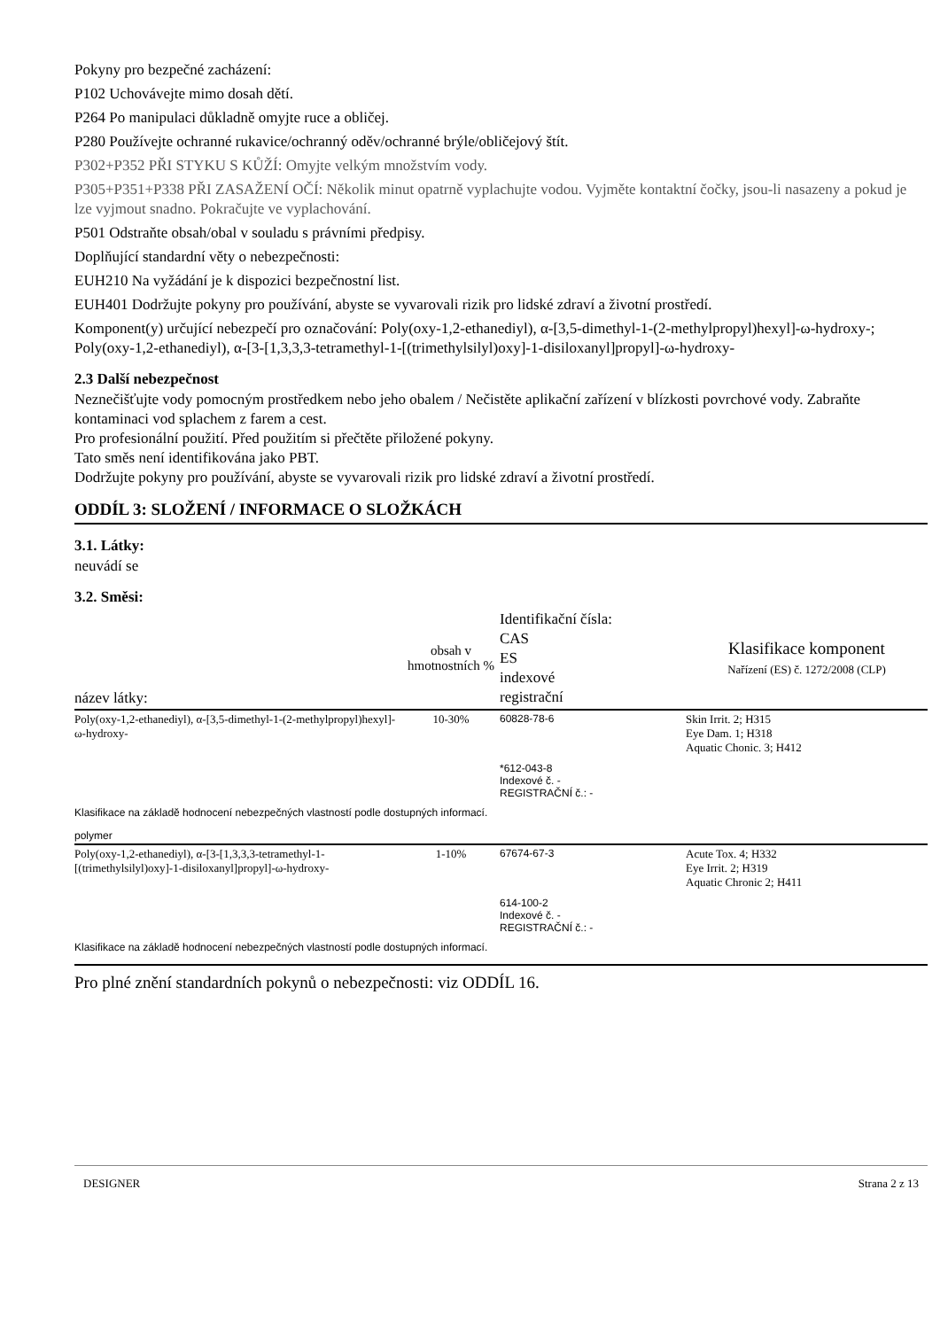Pokyny pro bezpečné zacházení:
P102 Uchovávejte mimo dosah dětí.
P264 Po manipulaci důkladně omyjte ruce a obličej.
P280 Používejte ochranné rukavice/ochranný oděv/ochranné brýle/obličejový štít.
P302+P352 PŘI STYKU S KŮŽÍ: Omyjte velkým množstvím vody.
P305+P351+P338 PŘI ZASAŽENÍ OČÍ: Několik minut opatrně vyplachujte vodou. Vyjměte kontaktní čočky, jsou-li nasazeny a pokud je lze vyjmout snadno. Pokračujte ve vyplachování.
P501 Odstraňte obsah/obal v souladu s právními předpisy.
Doplňující standardní věty o nebezpečnosti:
EUH210 Na vyžádání je k dispozici bezpečnostní list.
EUH401 Dodržujte pokyny pro používání, abyste se vyvarovali rizik pro lidské zdraví a životní prostředí.
Komponent(y) určující nebezpečí pro označování: Poly(oxy-1,2-ethanediyl), α-[3,5-dimethyl-1-(2-methylpropyl)hexyl]-ω-hydroxy-; Poly(oxy-1,2-ethanediyl), α-[3-[1,3,3,3-tetramethyl-1-[(trimethylsilyl)oxy]-1-disiloxanyl]propyl]-ω-hydroxy-
2.3 Další nebezpečnost
Neznečišťujte vody pomocným prostředkem nebo jeho obalem / Nečistěte aplikační zařízení v blízkosti povrchové vody. Zabraňte kontaminaci vod splachem z farem a cest.
Pro profesionální použití. Před použitím si přečtěte přiložené pokyny.
Tato směs není identifikována jako PBT.
Dodržujte pokyny pro používání, abyste se vyvarovali rizik pro lidské zdraví a životní prostředí.
ODDÍL 3: SLOŽENÍ / INFORMACE O SLOŽKÁCH
3.1. Látky:
neuvádí se
3.2. Směsi:
| název látky: | obsah v hmotnostních % | Identifikační čísla: CAS ES indexové registrační | Klasifikace komponent Nařízení (ES) č. 1272/2008 (CLP) |
| --- | --- | --- | --- |
| Poly(oxy-1,2-ethanediyl), α-[3,5-dimethyl-1-(2-methylpropyl)hexyl]-ω-hydroxy- | 10-30% | 60828-78-6 *612-043-8 Indexové č. - REGISTRAČNÍ č.: - | Skin Irrit. 2; H315 Eye Dam. 1; H318 Aquatic Chonic. 3; H412 |
| Klasifikace na základě hodnocení nebezpečných vlastností podle dostupných informací. | | | |
| polymer | | | |
| Poly(oxy-1,2-ethanediyl), α-[3-[1,3,3,3-tetramethyl-1-[(trimethylsilyl)oxy]-1-disiloxanyl]propyl]-ω-hydroxy- | 1-10% | 67674-67-3 614-100-2 Indexové č. - REGISTRAČNÍ č.: - | Acute Tox. 4; H332 Eye Irrit. 2; H319 Aquatic Chronic 2; H411 |
| Klasifikace na základě hodnocení nebezpečných vlastností podle dostupných informací. | | | |
Pro plné znění standardních pokynů o nebezpečnosti: viz ODDÍL 16.
DESIGNER Strana 2 z 13